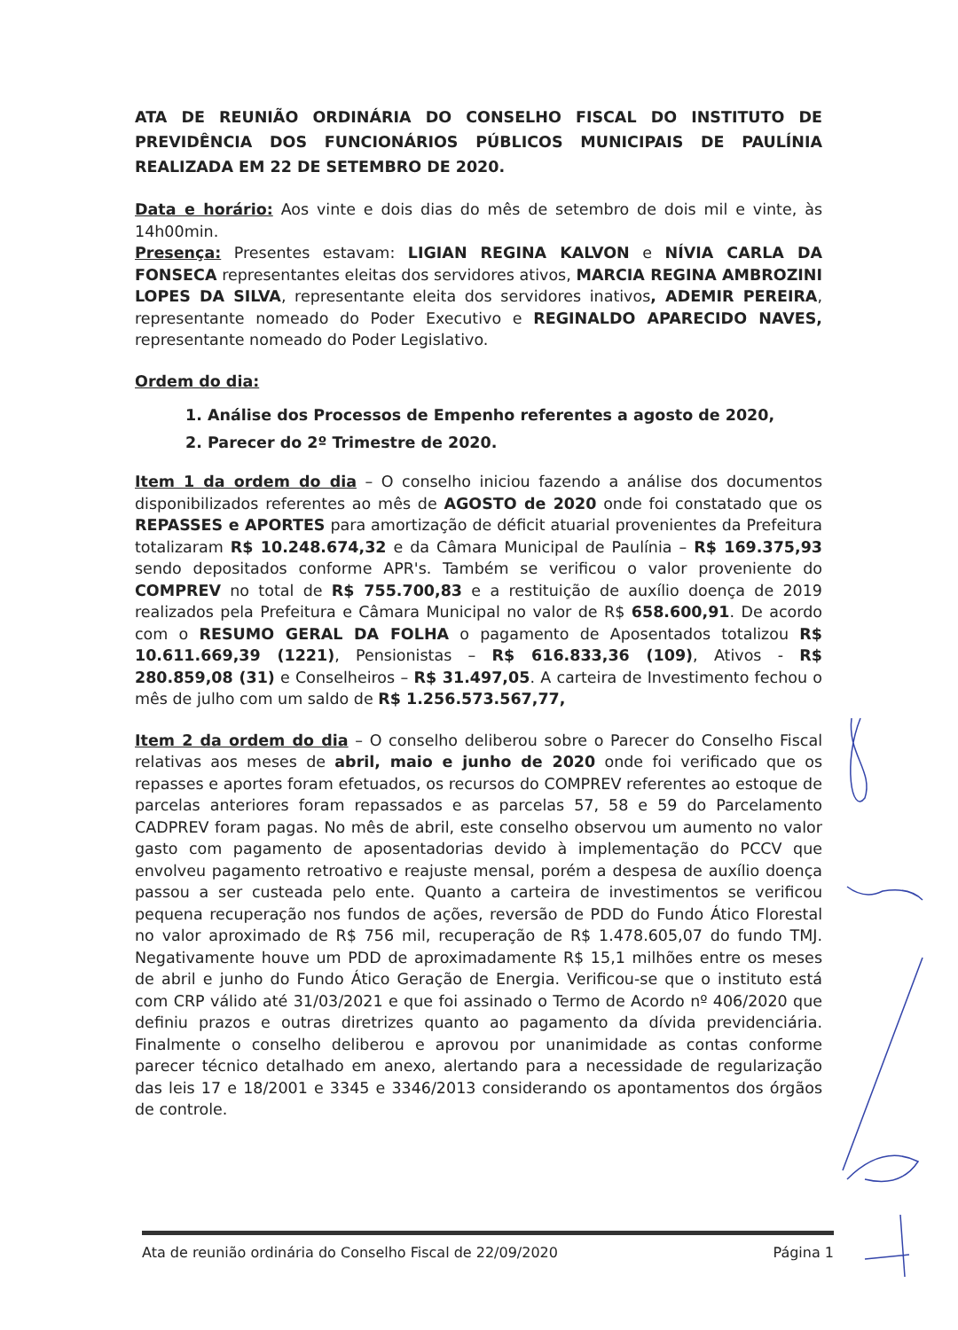ATA DE REUNIÃO ORDINÁRIA DO CONSELHO FISCAL DO INSTITUTO DE PREVIDÊNCIA DOS FUNCIONÁRIOS PÚBLICOS MUNICIPAIS DE PAULÍNIA REALIZADA EM 22 DE SETEMBRO DE 2020.
Data e horário: Aos vinte e dois dias do mês de setembro de dois mil e vinte, às 14h00min.
Presença: Presentes estavam: LIGIAN REGINA KALVON e NÍVIA CARLA DA FONSECA representantes eleitas dos servidores ativos, MARCIA REGINA AMBROZINI LOPES DA SILVA, representante eleita dos servidores inativos, ADEMIR PEREIRA, representante nomeado do Poder Executivo e REGINALDO APARECIDO NAVES, representante nomeado do Poder Legislativo.
Ordem do dia:
1. Análise dos Processos de Empenho referentes a agosto de 2020,
2. Parecer do 2º Trimestre de 2020.
Item 1 da ordem do dia – O conselho iniciou fazendo a análise dos documentos disponibilizados referentes ao mês de AGOSTO de 2020 onde foi constatado que os REPASSES e APORTES para amortização de déficit atuarial provenientes da Prefeitura totalizaram R$ 10.248.674,32 e da Câmara Municipal de Paulínia – R$ 169.375,93 sendo depositados conforme APR's. Também se verificou o valor proveniente do COMPREV no total de R$ 755.700,83 e a restituição de auxílio doença de 2019 realizados pela Prefeitura e Câmara Municipal no valor de R$ 658.600,91. De acordo com o RESUMO GERAL DA FOLHA o pagamento de Aposentados totalizou R$ 10.611.669,39 (1221), Pensionistas – R$ 616.833,36 (109), Ativos - R$ 280.859,08 (31) e Conselheiros – R$ 31.497,05. A carteira de Investimento fechou o mês de julho com um saldo de R$ 1.256.573.567,77,
Item 2 da ordem do dia – O conselho deliberou sobre o Parecer do Conselho Fiscal relativas aos meses de abril, maio e junho de 2020 onde foi verificado que os repasses e aportes foram efetuados, os recursos do COMPREV referentes ao estoque de parcelas anteriores foram repassados e as parcelas 57, 58 e 59 do Parcelamento CADPREV foram pagas. No mês de abril, este conselho observou um aumento no valor gasto com pagamento de aposentadorias devido à implementação do PCCV que envolveu pagamento retroativo e reajuste mensal, porém a despesa de auxílio doença passou a ser custeada pelo ente. Quanto a carteira de investimentos se verificou pequena recuperação nos fundos de ações, reversão de PDD do Fundo Ático Florestal no valor aproximado de R$ 756 mil, recuperação de R$ 1.478.605,07 do fundo TMJ. Negativamente houve um PDD de aproximadamente R$ 15,1 milhões entre os meses de abril e junho do Fundo Ático Geração de Energia. Verificou-se que o instituto está com CRP válido até 31/03/2021 e que foi assinado o Termo de Acordo nº 406/2020 que definiu prazos e outras diretrizes quanto ao pagamento da dívida previdenciária. Finalmente o conselho deliberou e aprovou por unanimidade as contas conforme parecer técnico detalhado em anexo, alertando para a necessidade de regularização das leis 17 e 18/2001 e 3345 e 3346/2013 considerando os apontamentos dos órgãos de controle.
Ata de reunião ordinária do Conselho Fiscal de 22/09/2020 Página 1